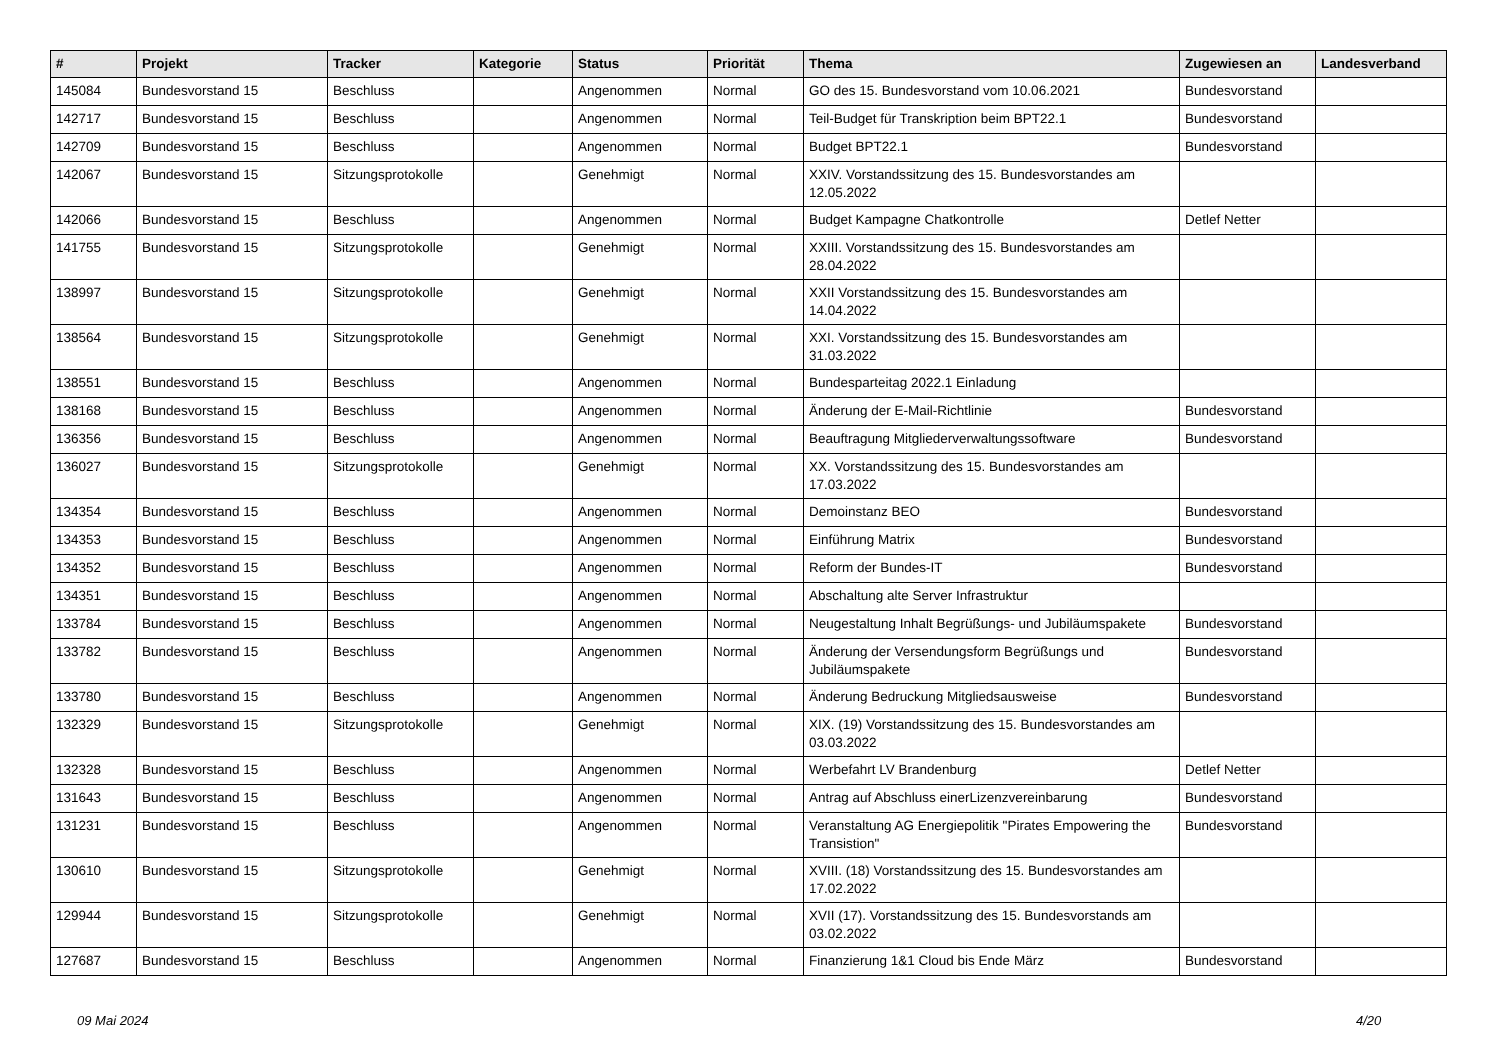| # | Projekt | Tracker | Kategorie | Status | Priorität | Thema | Zugewiesen an | Landesverband |
| --- | --- | --- | --- | --- | --- | --- | --- | --- |
| 145084 | Bundesvorstand 15 | Beschluss | | Angenommen | Normal | GO des 15. Bundesvorstand vom 10.06.2021 | Bundesvorstand | |
| 142717 | Bundesvorstand 15 | Beschluss | | Angenommen | Normal | Teil-Budget für Transkription beim BPT22.1 | Bundesvorstand | |
| 142709 | Bundesvorstand 15 | Beschluss | | Angenommen | Normal | Budget BPT22.1 | Bundesvorstand | |
| 142067 | Bundesvorstand 15 | Sitzungsprotokolle | | Genehmigt | Normal | XXIV. Vorstandssitzung des 15. Bundesvorstandes am 12.05.2022 | | |
| 142066 | Bundesvorstand 15 | Beschluss | | Angenommen | Normal | Budget Kampagne Chatkontrolle | Detlef Netter | |
| 141755 | Bundesvorstand 15 | Sitzungsprotokolle | | Genehmigt | Normal | XXIII. Vorstandssitzung des 15. Bundesvorstandes am 28.04.2022 | | |
| 138997 | Bundesvorstand 15 | Sitzungsprotokolle | | Genehmigt | Normal | XXII Vorstandssitzung des 15. Bundesvorstandes am 14.04.2022 | | |
| 138564 | Bundesvorstand 15 | Sitzungsprotokolle | | Genehmigt | Normal | XXI. Vorstandssitzung des 15. Bundesvorstandes am 31.03.2022 | | |
| 138551 | Bundesvorstand 15 | Beschluss | | Angenommen | Normal | Bundesparteitag 2022.1 Einladung | | |
| 138168 | Bundesvorstand 15 | Beschluss | | Angenommen | Normal | Änderung der E-Mail-Richtlinie | Bundesvorstand | |
| 136356 | Bundesvorstand 15 | Beschluss | | Angenommen | Normal | Beauftragung Mitgliederverwaltungssoftware | Bundesvorstand | |
| 136027 | Bundesvorstand 15 | Sitzungsprotokolle | | Genehmigt | Normal | XX. Vorstandssitzung des 15. Bundesvorstandes am 17.03.2022 | | |
| 134354 | Bundesvorstand 15 | Beschluss | | Angenommen | Normal | Demoinstanz BEO | Bundesvorstand | |
| 134353 | Bundesvorstand 15 | Beschluss | | Angenommen | Normal | Einführung Matrix | Bundesvorstand | |
| 134352 | Bundesvorstand 15 | Beschluss | | Angenommen | Normal | Reform der Bundes-IT | Bundesvorstand | |
| 134351 | Bundesvorstand 15 | Beschluss | | Angenommen | Normal | Abschaltung alte Server Infrastruktur | | |
| 133784 | Bundesvorstand 15 | Beschluss | | Angenommen | Normal | Neugestaltung Inhalt Begrüßungs- und Jubiläumspakete | Bundesvorstand | |
| 133782 | Bundesvorstand 15 | Beschluss | | Angenommen | Normal | Änderung der Versendungsform Begrüßungs und Jubiläumspakete | Bundesvorstand | |
| 133780 | Bundesvorstand 15 | Beschluss | | Angenommen | Normal | Änderung Bedruckung Mitgliedsausweise | Bundesvorstand | |
| 132329 | Bundesvorstand 15 | Sitzungsprotokolle | | Genehmigt | Normal | XIX. (19) Vorstandssitzung des 15. Bundesvorstandes am 03.03.2022 | | |
| 132328 | Bundesvorstand 15 | Beschluss | | Angenommen | Normal | Werbefahrt LV Brandenburg | Detlef Netter | |
| 131643 | Bundesvorstand 15 | Beschluss | | Angenommen | Normal | Antrag auf Abschluss einerLizenzvereinbarung | Bundesvorstand | |
| 131231 | Bundesvorstand 15 | Beschluss | | Angenommen | Normal | Veranstaltung AG Energiepolitik "Pirates Empowering the Transistion" | Bundesvorstand | |
| 130610 | Bundesvorstand 15 | Sitzungsprotokolle | | Genehmigt | Normal | XVIII. (18) Vorstandssitzung des 15. Bundesvorstandes am 17.02.2022 | | |
| 129944 | Bundesvorstand 15 | Sitzungsprotokolle | | Genehmigt | Normal | XVII (17). Vorstandssitzung des 15. Bundesvorstands am 03.02.2022 | | |
| 127687 | Bundesvorstand 15 | Beschluss | | Angenommen | Normal | Finanzierung 1&1 Cloud bis Ende März | Bundesvorstand | |
09 Mai 2024 4/20